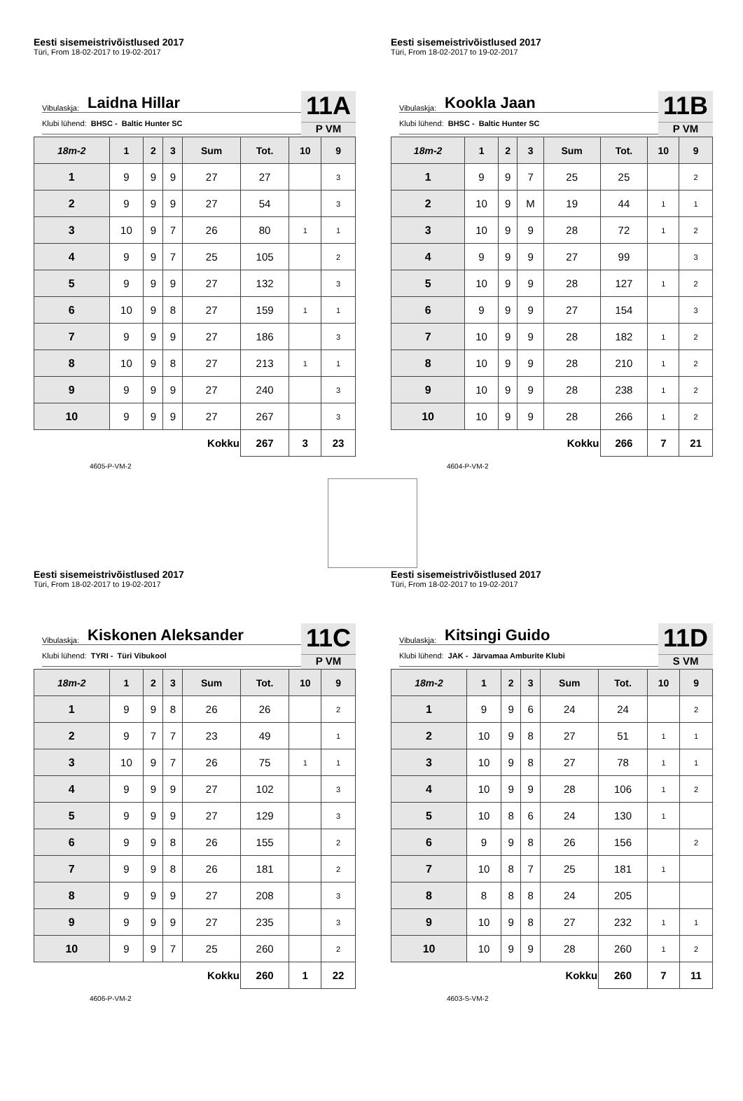Eesti sisemeistrivõistlused 2017
Türi, From 18-02-2017 to 19-02-2017
Vibulaskja: Laidna Hillar
Klubi lühend: BHSC - Baltic Hunter SC
11A
P VM
| 18m-2 | 1 | 2 | 3 | Sum | Tot. | 10 | 9 |
| --- | --- | --- | --- | --- | --- | --- | --- |
| 1 | 9 | 9 | 9 | 27 | 27 | | 3 |
| 2 | 9 | 9 | 9 | 27 | 54 | | 3 |
| 3 | 10 | 9 | 7 | 26 | 80 | 1 | 1 |
| 4 | 9 | 9 | 7 | 25 | 105 | | 2 |
| 5 | 9 | 9 | 9 | 27 | 132 | | 3 |
| 6 | 10 | 9 | 8 | 27 | 159 | 1 | 1 |
| 7 | 9 | 9 | 9 | 27 | 186 | | 3 |
| 8 | 10 | 9 | 8 | 27 | 213 | 1 | 1 |
| 9 | 9 | 9 | 9 | 27 | 240 | | 3 |
| 10 | 9 | 9 | 9 | 27 | 267 | | 3 |
| Kokku | | | | | 267 | 3 | 23 |
4605-P-VM-2
Eesti sisemeistrivõistlused 2017
Türi, From 18-02-2017 to 19-02-2017
Vibulaskja: Kookla Jaan
Klubi lühend: BHSC - Baltic Hunter SC
11B
P VM
| 18m-2 | 1 | 2 | 3 | Sum | Tot. | 10 | 9 |
| --- | --- | --- | --- | --- | --- | --- | --- |
| 1 | 9 | 9 | 7 | 25 | 25 | | 2 |
| 2 | 10 | 9 | M | 19 | 44 | 1 | 1 |
| 3 | 10 | 9 | 9 | 28 | 72 | 1 | 2 |
| 4 | 9 | 9 | 9 | 27 | 99 | | 3 |
| 5 | 10 | 9 | 9 | 28 | 127 | 1 | 2 |
| 6 | 9 | 9 | 9 | 27 | 154 | | 3 |
| 7 | 10 | 9 | 9 | 28 | 182 | 1 | 2 |
| 8 | 10 | 9 | 9 | 28 | 210 | 1 | 2 |
| 9 | 10 | 9 | 9 | 28 | 238 | 1 | 2 |
| 10 | 10 | 9 | 9 | 28 | 266 | 1 | 2 |
| Kokku | | | | | 266 | 7 | 21 |
4604-P-VM-2
Eesti sisemeistrivõistlused 2017
Türi, From 18-02-2017 to 19-02-2017
Vibulaskja: Kiskonen Aleksander
Klubi lühend: TYRI - Türi Vibukool
11C
P VM
| 18m-2 | 1 | 2 | 3 | Sum | Tot. | 10 | 9 |
| --- | --- | --- | --- | --- | --- | --- | --- |
| 1 | 9 | 9 | 8 | 26 | 26 | | 2 |
| 2 | 9 | 7 | 7 | 23 | 49 | | 1 |
| 3 | 10 | 9 | 7 | 26 | 75 | 1 | 1 |
| 4 | 9 | 9 | 9 | 27 | 102 | | 3 |
| 5 | 9 | 9 | 9 | 27 | 129 | | 3 |
| 6 | 9 | 9 | 8 | 26 | 155 | | 2 |
| 7 | 9 | 9 | 8 | 26 | 181 | | 2 |
| 8 | 9 | 9 | 9 | 27 | 208 | | 3 |
| 9 | 9 | 9 | 9 | 27 | 235 | | 3 |
| 10 | 9 | 9 | 7 | 25 | 260 | | 2 |
| Kokku | | | | | 260 | 1 | 22 |
4606-P-VM-2
Eesti sisemeistrivõistlused 2017
Türi, From 18-02-2017 to 19-02-2017
Vibulaskja: Kitsingi Guido
Klubi lühend: JAK - Järvamaa Amburite Klubi
11D
S VM
| 18m-2 | 1 | 2 | 3 | Sum | Tot. | 10 | 9 |
| --- | --- | --- | --- | --- | --- | --- | --- |
| 1 | 9 | 9 | 6 | 24 | 24 | | 2 |
| 2 | 10 | 9 | 8 | 27 | 51 | 1 | 1 |
| 3 | 10 | 9 | 8 | 27 | 78 | 1 | 1 |
| 4 | 10 | 9 | 9 | 28 | 106 | 1 | 2 |
| 5 | 10 | 8 | 6 | 24 | 130 | 1 | |
| 6 | 9 | 9 | 8 | 26 | 156 | | 2 |
| 7 | 10 | 8 | 7 | 25 | 181 | 1 | |
| 8 | 8 | 8 | 8 | 24 | 205 | | |
| 9 | 10 | 9 | 8 | 27 | 232 | 1 | 1 |
| 10 | 10 | 9 | 9 | 28 | 260 | 1 | 2 |
| Kokku | | | | | 260 | 7 | 11 |
4603-S-VM-2